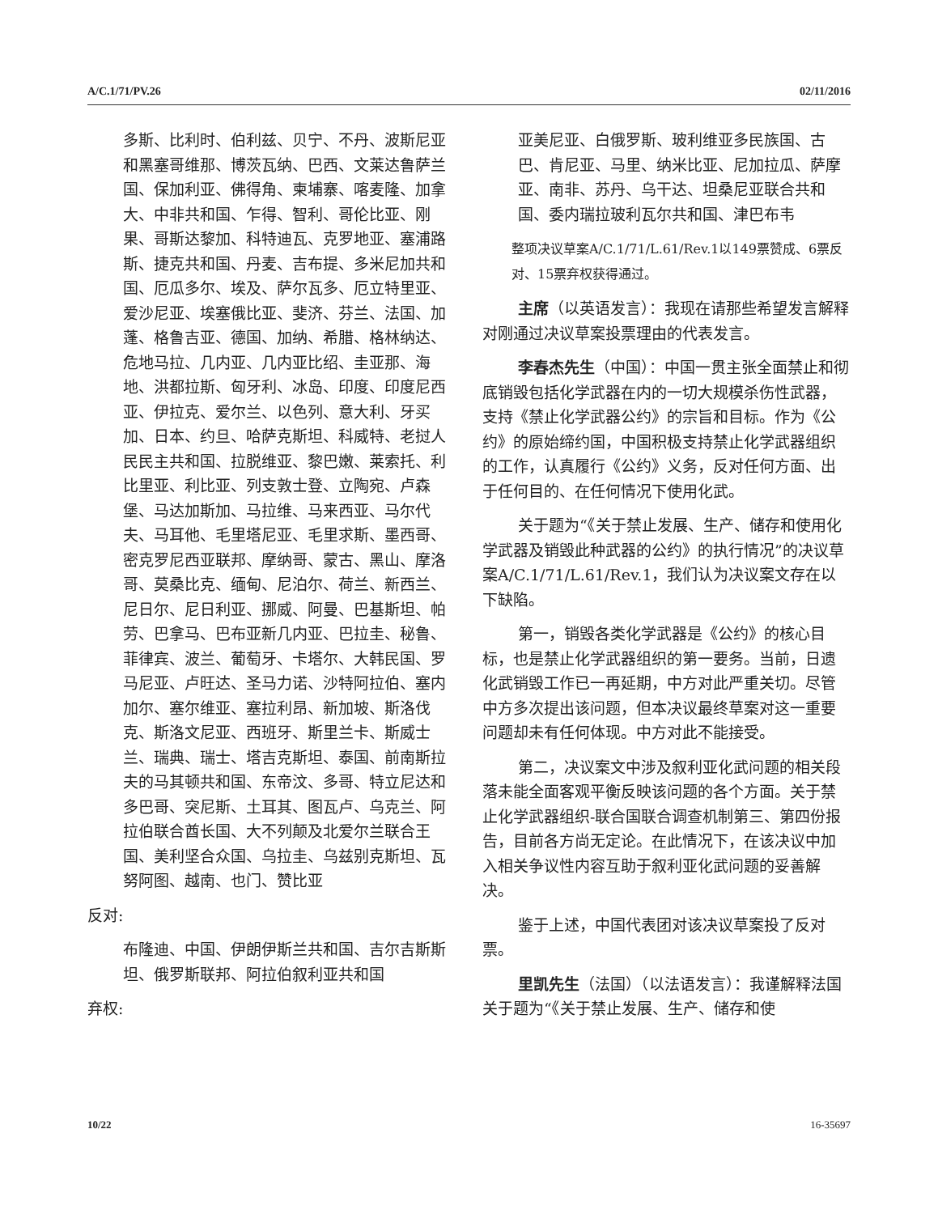A/C.1/71/PV.26 02/11/2016
多斯、比利时、伯利兹、贝宁、不丹、波斯尼亚和黑塞哥维那、博茨瓦纳、巴西、文莱达鲁萨兰国、保加利亚、佛得角、柬埔寨、喀麦隆、加拿大、中非共和国、乍得、智利、哥伦比亚、刚果、哥斯达黎加、科特迪瓦、克罗地亚、塞浦路斯、捷克共和国、丹麦、吉布提、多米尼加共和国、厄瓜多尔、埃及、萨尔瓦多、厄立特里亚、爱沙尼亚、埃塞俄比亚、斐济、芬兰、法国、加蓬、格鲁吉亚、德国、加纳、希腊、格林纳达、危地马拉、几内亚、几内亚比绍、圭亚那、海地、洪都拉斯、匈牙利、冰岛、印度、印度尼西亚、伊拉克、爱尔兰、以色列、意大利、牙买加、日本、约旦、哈萨克斯坦、科威特、老挝人民民主共和国、拉脱维亚、黎巴嫩、莱索托、利比里亚、利比亚、列支敦士登、立陶宛、卢森堡、马达加斯加、马拉维、马来西亚、马尔代夫、马耳他、毛里塔尼亚、毛里求斯、墨西哥、密克罗尼西亚联邦、摩纳哥、蒙古、黑山、摩洛哥、莫桑比克、缅甸、尼泊尔、荷兰、新西兰、尼日尔、尼日利亚、挪威、阿曼、巴基斯坦、帕劳、巴拿马、巴布亚新几内亚、巴拉圭、秘鲁、菲律宾、波兰、葡萄牙、卡塔尔、大韩民国、罗马尼亚、卢旺达、圣马力诺、沙特阿拉伯、塞内加尔、塞尔维亚、塞拉利昂、新加坡、斯洛伐克、斯洛文尼亚、西班牙、斯里兰卡、斯威士兰、瑞典、瑞士、塔吉克斯坦、泰国、前南斯拉夫的马其顿共和国、东帝汶、多哥、特立尼达和多巴哥、突尼斯、土耳其、图瓦卢、乌克兰、阿拉伯联合酋长国、大不列颠及北爱尔兰联合王国、美利坚合众国、乌拉圭、乌兹别克斯坦、瓦努阿图、越南、也门、赞比亚
反对:
布隆迪、中国、伊朗伊斯兰共和国、吉尔吉斯斯坦、俄罗斯联邦、阿拉伯叙利亚共和国
弃权:
亚美尼亚、白俄罗斯、玻利维亚多民族国、古巴、肯尼亚、马里、纳米比亚、尼加拉瓜、萨摩亚、南非、苏丹、乌干达、坦桑尼亚联合共和国、委内瑞拉玻利瓦尔共和国、津巴布韦
整项决议草案A/C.1/71/L.61/Rev.1以149票赞成、6票反对、15票弃权获得通过。
主席（以英语发言）：我现在请那些希望发言解释对刚通过决议草案投票理由的代表发言。
李春杰先生（中国）：中国一贯主张全面禁止和彻底销毁包括化学武器在内的一切大规模杀伤性武器，支持《禁止化学武器公约》的宗旨和目标。作为《公约》的原始缔约国，中国积极支持禁止化学武器组织的工作，认真履行《公约》义务，反对任何方面、出于任何目的、在任何情况下使用化武。
关于题为“《关于禁止发展、生产、储存和使用化学武器及销毁此种武器的公约》的执行情况”的决议草案A/C.1/71/L.61/Rev.1，我们认为决议案文存在以下缺陷。
第一，销毁各类化学武器是《公约》的核心目标，也是禁止化学武器组织的第一要务。当前，日遗化武销毁工作已一再延期，中方对此严重关切。尽管中方多次提出该问题，但本决议最终草案对这一重要问题却未有任何体现。中方对此不能接受。
第二，决议案文中涉及叙利亚化武问题的相关段落未能全面客观平衡反映该问题的各个方面。关于禁止化学武器组织-联合国联合调查机制第三、第四份报告，目前各方尚无定论。在此情况下，在该决议中加入相关争议性内容互助于叙利亚化武问题的妥善解决。
鉴于上述，中国代表团对该决议草案投了反对票。
里凯先生（法国）（以法语发言）：我谨解释法国关于题为“《关于禁止发展、生产、储存和使
10/22 16-35697